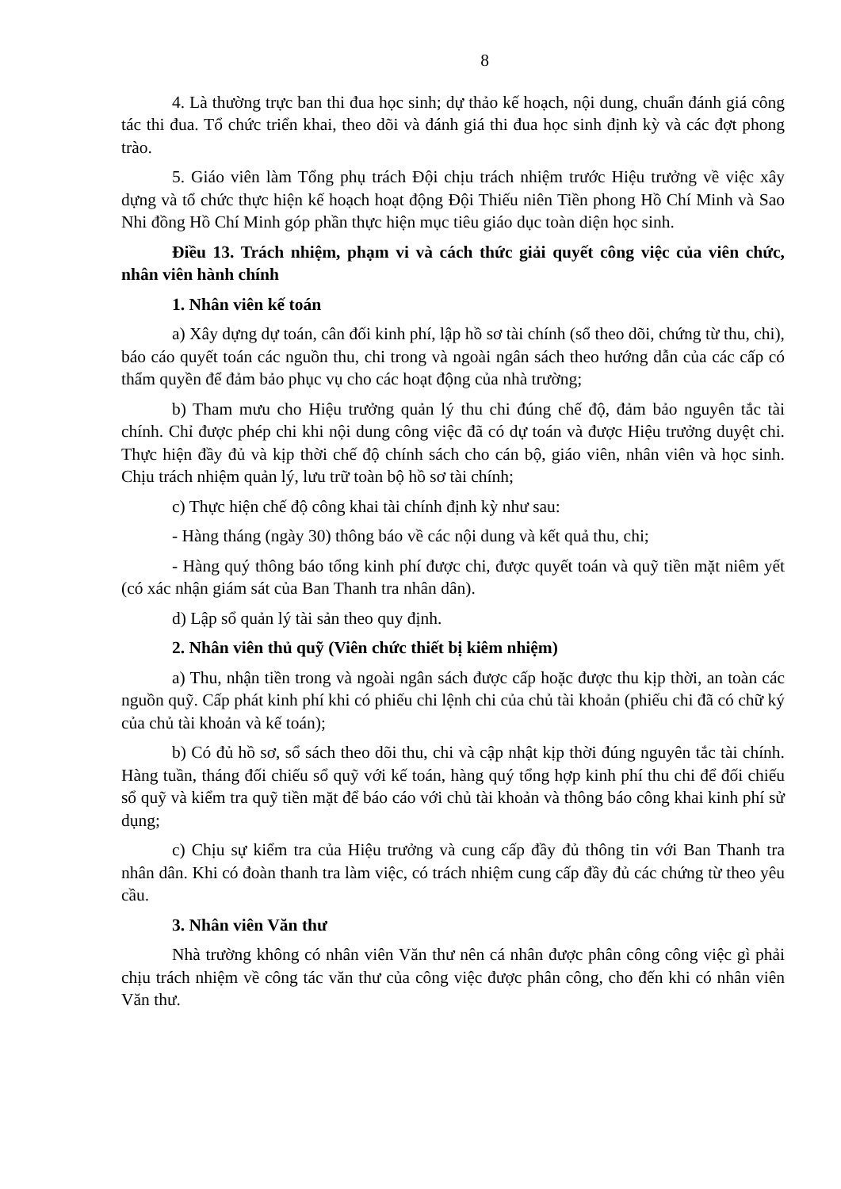8
4. Là thường trực ban thi đua học sinh; dự thảo kế hoạch, nội dung, chuẩn đánh giá công tác thi đua. Tổ chức triển khai, theo dõi và đánh giá thi đua học sinh định kỳ và các đợt phong trào.
5. Giáo viên làm Tổng phụ trách Đội chịu trách nhiệm trước Hiệu trưởng về việc xây dựng và tổ chức thực hiện kế hoạch hoạt động Đội Thiếu niên Tiền phong Hồ Chí Minh và Sao Nhi đồng Hồ Chí Minh góp phần thực hiện mục tiêu giáo dục toàn diện học sinh.
Điều 13. Trách nhiệm, phạm vi và cách thức giải quyết công việc của viên chức, nhân viên hành chính
1. Nhân viên kế toán
a) Xây dựng dự toán, cân đối kinh phí, lập hồ sơ tài chính (sổ theo dõi, chứng từ thu, chi), báo cáo quyết toán các nguồn thu, chi trong và ngoài ngân sách theo hướng dẫn của các cấp có thẩm quyền để đảm bảo phục vụ cho các hoạt động của nhà trường;
b) Tham mưu cho Hiệu trưởng quản lý thu chi đúng chế độ, đảm bảo nguyên tắc tài chính. Chỉ được phép chi khi nội dung công việc đã có dự toán và được Hiệu trưởng duyệt chi. Thực hiện đầy đủ và kịp thời chế độ chính sách cho cán bộ, giáo viên, nhân viên và học sinh. Chịu trách nhiệm quản lý, lưu trữ toàn bộ hồ sơ tài chính;
c) Thực hiện chế độ công khai tài chính định kỳ như sau:
- Hàng tháng (ngày 30) thông báo về các nội dung và kết quả thu, chi;
- Hàng quý thông báo tổng kinh phí được chi, được quyết toán và quỹ tiền mặt niêm yết (có xác nhận giám sát của Ban Thanh tra nhân dân).
d) Lập sổ quản lý tài sản theo quy định.
2. Nhân viên thủ quỹ (Viên chức thiết bị kiêm nhiệm)
a) Thu, nhận tiền trong và ngoài ngân sách được cấp hoặc được thu kịp thời, an toàn các nguồn quỹ. Cấp phát kinh phí khi có phiếu chi lệnh chi của chủ tài khoản (phiếu chi đã có chữ ký của chủ tài khoản và kế toán);
b) Có đủ hồ sơ, sổ sách theo dõi thu, chi và cập nhật kịp thời đúng nguyên tắc tài chính. Hàng tuần, tháng đối chiếu sổ quỹ với kế toán, hàng quý tổng hợp kinh phí thu chi để đối chiếu sổ quỹ và kiểm tra quỹ tiền mặt để báo cáo với chủ tài khoản và thông báo công khai kinh phí sử dụng;
c) Chịu sự kiểm tra của Hiệu trưởng và cung cấp đầy đủ thông tin với Ban Thanh tra nhân dân. Khi có đoàn thanh tra làm việc, có trách nhiệm cung cấp đầy đủ các chứng từ theo yêu cầu.
3. Nhân viên Văn thư
Nhà trường không có nhân viên Văn thư nên cá nhân được phân công công việc gì phải chịu trách nhiệm về công tác văn thư của công việc được phân công, cho đến khi có nhân viên Văn thư.